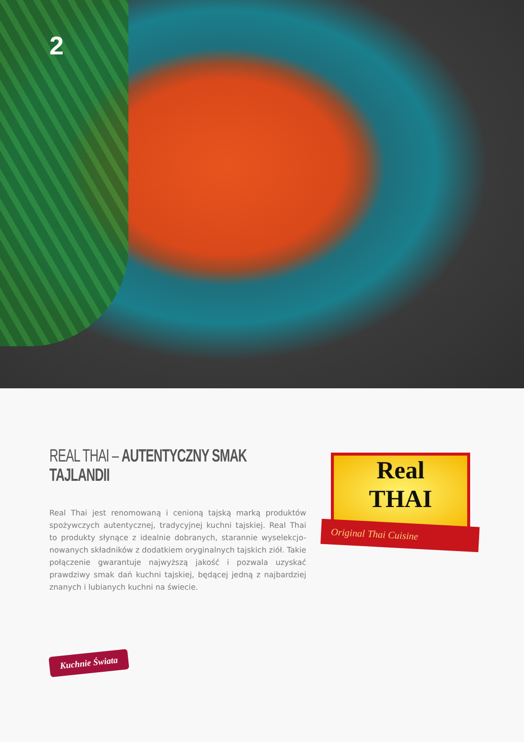2
REAL THAI – AUTENTYCZNY SMAK TAJLANDII
Real Thai jest renomowaną i cenioną tajską marką produktów spożywczych autentycznej, tradycyjnej kuchni tajskiej. Real Thai to produkty słynące z idealnie dobranych, starannie wyselekcjo-nowanych składników z dodatkiem oryginalnych tajskich ziół. Takie połączenie gwarantuje najwyższą jakość i pozwala uzyskać prawdziwy smak dań kuchni tajskiej, będącej jedną z najbardziej znanych i lubianych kuchni na świecie.
Real
THAI
Original Thai Cuisine
Kuchnie Świata